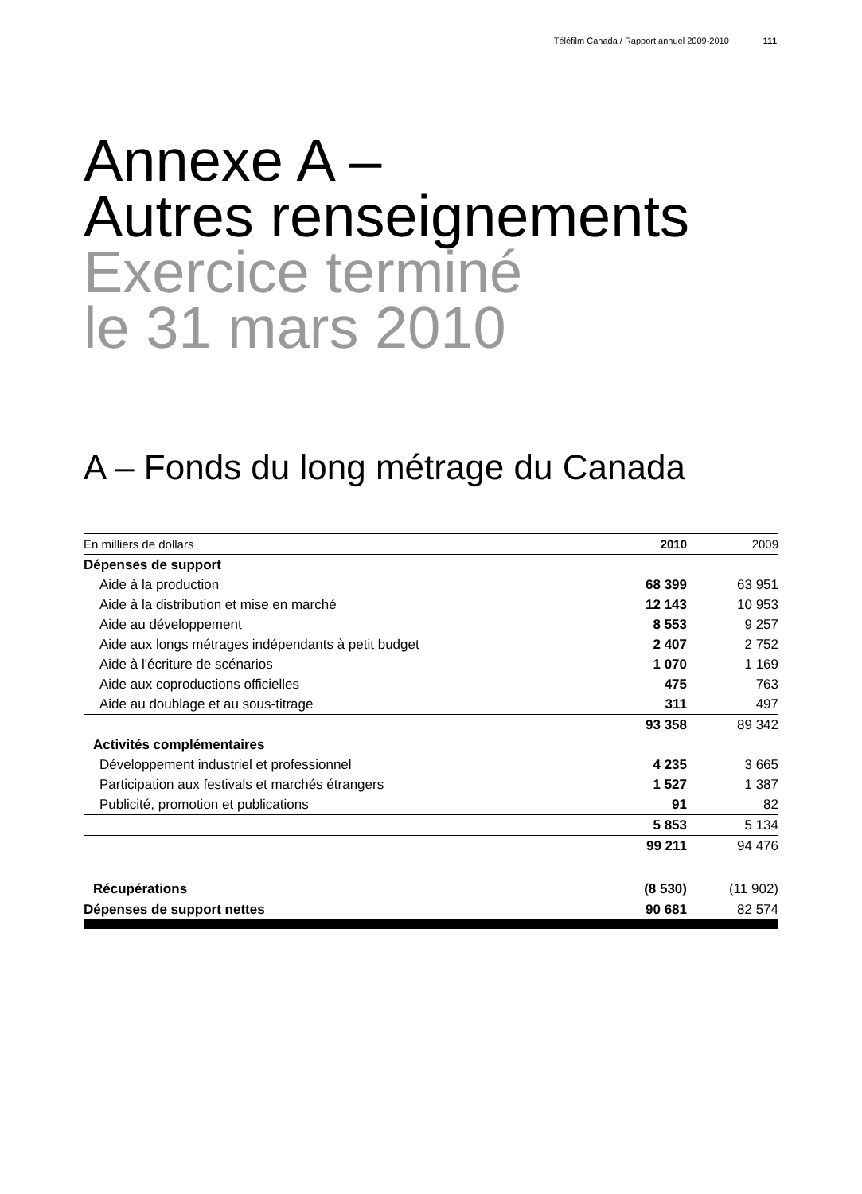Téléfilm Canada / Rapport annuel 2009-2010 111
Annexe A –
Autres renseignements
Exercice terminé
le 31 mars 2010
A – Fonds du long métrage du Canada
| En milliers de dollars | 2010 | 2009 |
| --- | --- | --- |
| Dépenses de support | | |
| Aide à la production | 68 399 | 63 951 |
| Aide à la distribution et mise en marché | 12 143 | 10 953 |
| Aide au développement | 8 553 | 9 257 |
| Aide aux longs métrages indépendants à petit budget | 2 407 | 2 752 |
| Aide à l'écriture de scénarios | 1 070 | 1 169 |
| Aide aux coproductions officielles | 475 | 763 |
| Aide au doublage et au sous-titrage | 311 | 497 |
| | 93 358 | 89 342 |
| Activités complémentaires | | |
| Développement industriel et professionnel | 4 235 | 3 665 |
| Participation aux festivals et marchés étrangers | 1 527 | 1 387 |
| Publicité, promotion et publications | 91 | 82 |
| | 5 853 | 5 134 |
| | 99 211 | 94 476 |
| Récupérations | (8 530) | (11 902) |
| Dépenses de support nettes | 90 681 | 82 574 |